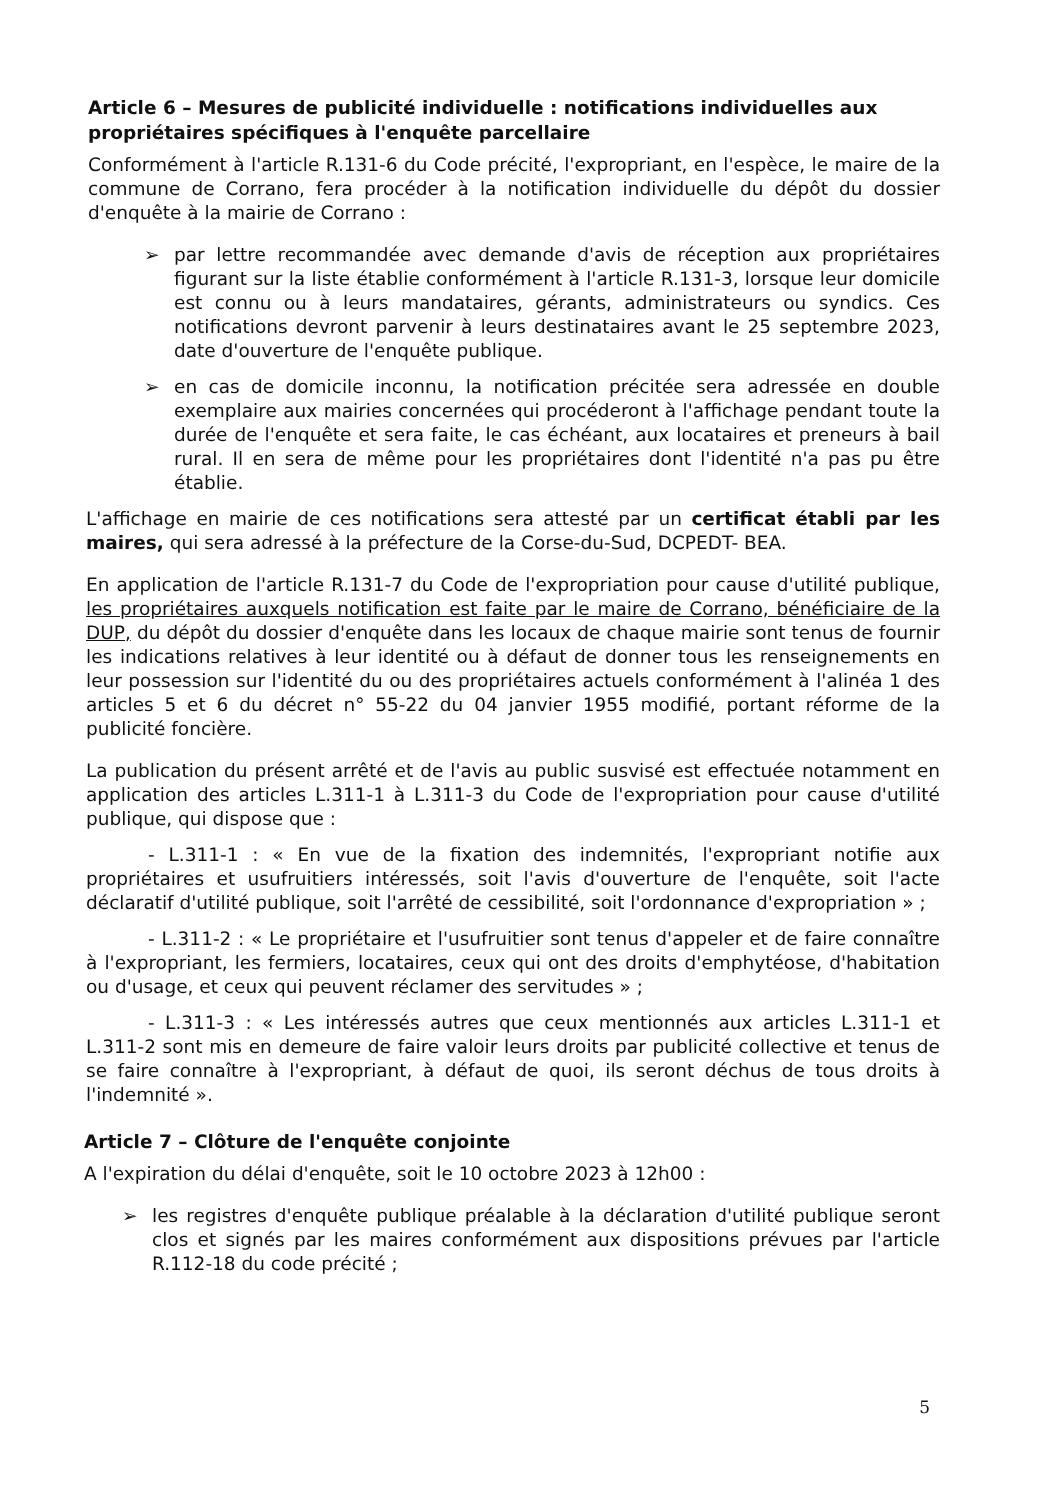Article 6 – Mesures de publicité individuelle : notifications individuelles aux propriétaires spécifiques à l'enquête parcellaire
Conformément à l'article R.131-6 du Code précité, l'expropriant, en l'espèce, le maire de la commune de Corrano, fera procéder à la notification individuelle du dépôt du dossier d'enquête à la mairie de Corrano :
➢ par lettre recommandée avec demande d'avis de réception aux propriétaires figurant sur la liste établie conformément à l'article R.131-3, lorsque leur domicile est connu ou à leurs mandataires, gérants, administrateurs ou syndics. Ces notifications devront parvenir à leurs destinataires avant le 25 septembre 2023, date d'ouverture de l'enquête publique.
➢ en cas de domicile inconnu, la notification précitée sera adressée en double exemplaire aux mairies concernées qui procéderont à l'affichage pendant toute la durée de l'enquête et sera faite, le cas échéant, aux locataires et preneurs à bail rural. Il en sera de même pour les propriétaires dont l'identité n'a pas pu être établie.
L'affichage en mairie de ces notifications sera attesté par un certificat établi par les maires, qui sera adressé à la préfecture de la Corse-du-Sud, DCPEDT- BEA.
En application de l'article R.131-7 du Code de l'expropriation pour cause d'utilité publique, les propriétaires auxquels notification est faite par le maire de Corrano, bénéficiaire de la DUP, du dépôt du dossier d'enquête dans les locaux de chaque mairie sont tenus de fournir les indications relatives à leur identité ou à défaut de donner tous les renseignements en leur possession sur l'identité du ou des propriétaires actuels conformément à l'alinéa 1 des articles 5 et 6 du décret n° 55-22 du 04 janvier 1955 modifié, portant réforme de la publicité foncière.
La publication du présent arrêté et de l'avis au public susvisé est effectuée notamment en application des articles L.311-1 à L.311-3 du Code de l'expropriation pour cause d'utilité publique, qui dispose que :
- L.311-1 : « En vue de la fixation des indemnités, l'expropriant notifie aux propriétaires et usufruitiers intéressés, soit l'avis d'ouverture de l'enquête, soit l'acte déclaratif d'utilité publique, soit l'arrêté de cessibilité, soit l'ordonnance d'expropriation » ;
- L.311-2 : « Le propriétaire et l'usufruitier sont tenus d'appeler et de faire connaître à l'expropriant, les fermiers, locataires, ceux qui ont des droits d'emphytéose, d'habitation ou d'usage, et ceux qui peuvent réclamer des servitudes » ;
- L.311-3 : « Les intéressés autres que ceux mentionnés aux articles L.311-1 et L.311-2 sont mis en demeure de faire valoir leurs droits par publicité collective et tenus de se faire connaître à l'expropriant, à défaut de quoi, ils seront déchus de tous droits à l'indemnité ».
Article 7 – Clôture de l'enquête conjointe
A l'expiration du délai d'enquête, soit le 10 octobre 2023 à 12h00 :
➢ les registres d'enquête publique préalable à la déclaration d'utilité publique seront clos et signés par les maires conformément aux dispositions prévues par l'article R.112-18 du code précité ;
5